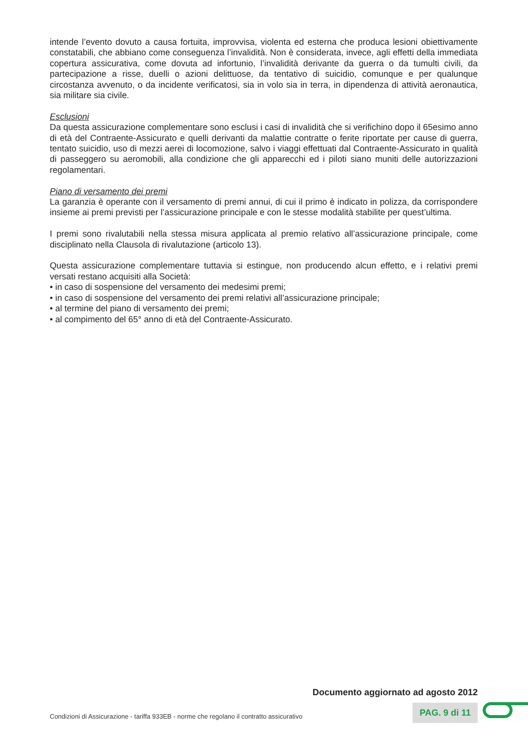intende l’evento dovuto a causa fortuita, improvvisa, violenta ed esterna che produca lesioni obiettivamente constatabili, che abbiano come conseguenza l’invalidità. Non è considerata, invece, agli effetti della immediata copertura assicurativa, come dovuta ad infortunio, l’invalidità derivante da guerra o da tumulti civili, da partecipazione a risse, duelli o azioni delittuose, da tentativo di suicidio, comunque e per qualunque circostanza avvenuto, o da incidente verificatosi, sia in volo sia in terra, in dipendenza di attività aeronautica, sia militare sia civile.
Esclusioni
Da questa assicurazione complementare sono esclusi i casi di invalidità che si verifichino dopo il 65esimo anno di età del Contraente-Assicurato e quelli derivanti da malattie contratte o ferite riportate per cause di guerra, tentato suicidio, uso di mezzi aerei di locomozione, salvo i viaggi effettuati dal Contraente-Assicurato in qualità di passeggero su aeromobili, alla condizione che gli apparecchi ed i piloti siano muniti delle autorizzazioni regolamentari.
Piano di versamento dei premi
La garanzia è operante con il versamento di premi annui, di cui il primo è indicato in polizza, da corrispondere insieme ai premi previsti per l’assicurazione principale e con le stesse modalità stabilite per quest’ultima.
I premi sono rivalutabili nella stessa misura applicata al premio relativo all’assicurazione principale, come disciplinato nella Clausola di rivalutazione (articolo 13).
Questa assicurazione complementare tuttavia si estingue, non producendo alcun effetto, e i relativi premi versati restano acquisiti alla Società:
• in caso di sospensione del versamento dei medesimi premi;
• in caso di sospensione del versamento dei premi relativi all’assicurazione principale;
• al termine del piano di versamento dei premi;
• al compimento del 65° anno di età del Contraente-Assicurato.
Documento aggiornato ad agosto 2012
Condizioni di Assicurazione - tariffa 933EB - norme che regolano il contratto assicurativo PAG. 9 di 11